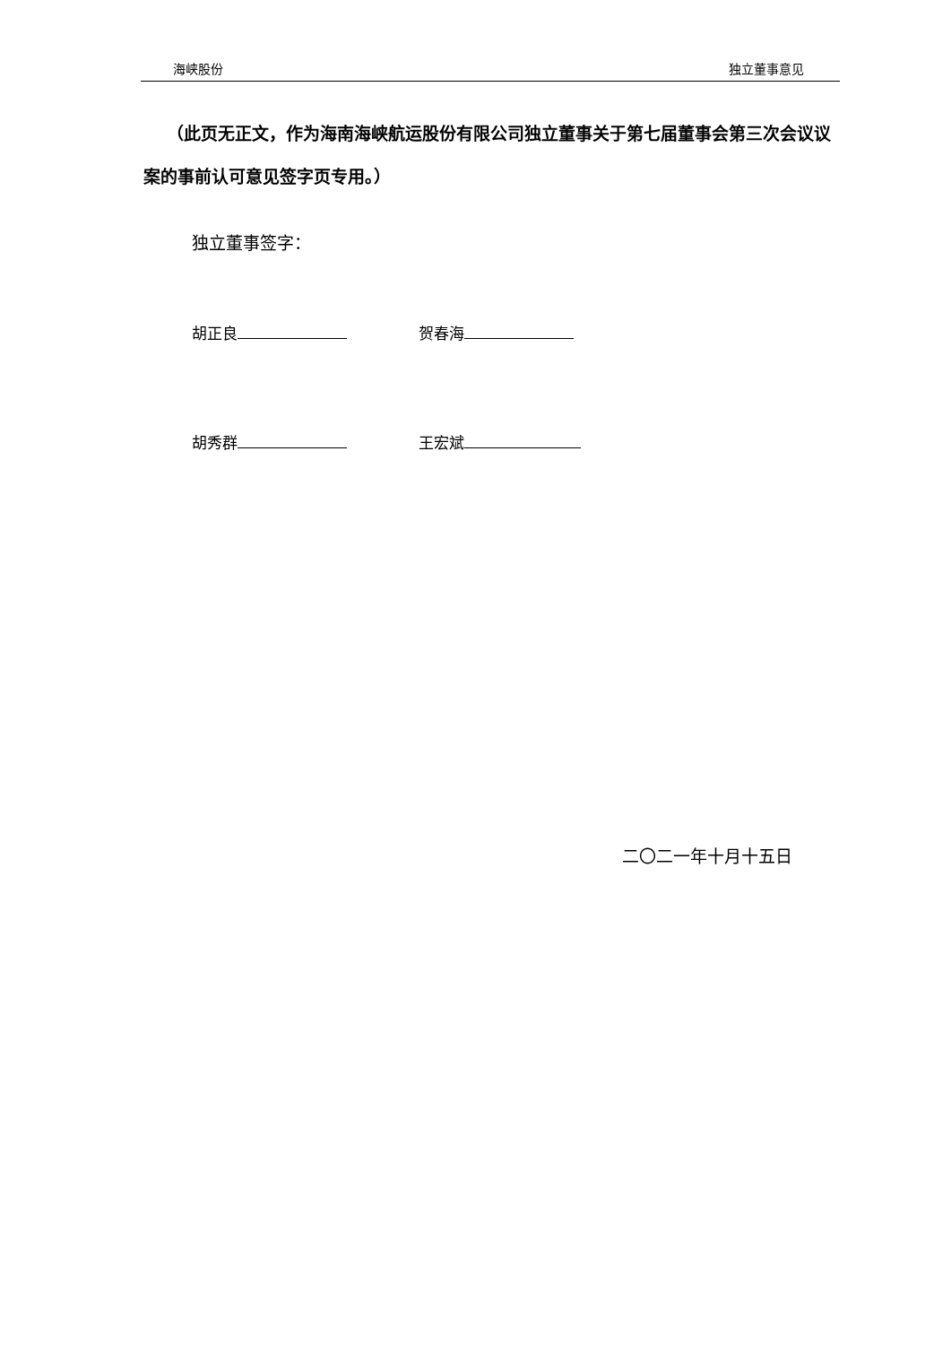海峡股份 独立董事意见
（此页无正文，作为海南海峡航运股份有限公司独立董事关于第七届董事会第三次会议议案的事前认可意见签字页专用。）
独立董事签字：
胡正良 贺春海
胡秀群 王宏斌
二〇二一年十月十五日